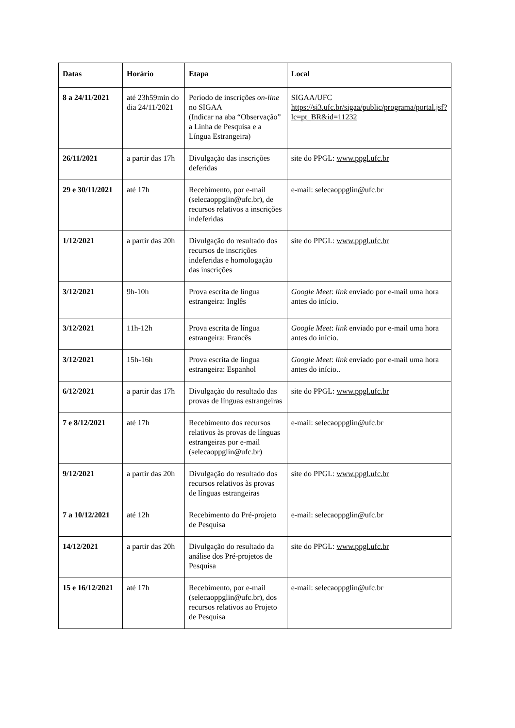| Datas | Horário | Etapa | Local |
| --- | --- | --- | --- |
| 8 a 24/11/2021 | até 23h59min do dia 24/11/2021 | Período de inscrições on-line no SIGAA (Indicar na aba “Observação” a Linha de Pesquisa e a Língua Estrangeira) | SIGAA/UFC https://si3.ufc.br/sigaa/public/programa/portal.jsf?lc=pt_BR&id=11232 |
| 26/11/2021 | a partir das 17h | Divulgação das inscrições deferidas | site do PPGL: www.ppgl.ufc.br |
| 29 e 30/11/2021 | até 17h | Recebimento, por e-mail (selecaoppglin@ufc.br), de recursos relativos a inscrições indeferidas | e-mail: selecaoppglin@ufc.br |
| 1/12/2021 | a partir das 20h | Divulgação do resultado dos recursos de inscrições indeferidas e homologação das inscrições | site do PPGL: www.ppgl.ufc.br |
| 3/12/2021 | 9h-10h | Prova escrita de língua estrangeira: Inglês | Google Meet : link enviado por e-mail uma hora antes do início. |
| 3/12/2021 | 11h-12h | Prova escrita de língua estrangeira: Francês | Google Meet : link enviado por e-mail uma hora antes do início. |
| 3/12/2021 | 15h-16h | Prova escrita de língua estrangeira: Espanhol | Google Meet : link enviado por e-mail uma hora antes do início.. |
| 6/12/2021 | a partir das 17h | Divulgação do resultado das provas de línguas estrangeiras | site do PPGL: www.ppgl.ufc.br |
| 7 e 8/12/2021 | até 17h | Recebimento dos recursos relativos às provas de línguas estrangeiras por e-mail (selecaoppglin@ufc.br) | e-mail: selecaoppglin@ufc.br |
| 9/12/2021 | a partir das 20h | Divulgação do resultado dos recursos relativos às provas de línguas estrangeiras | site do PPGL: www.ppgl.ufc.br |
| 7 a 10/12/2021 | até 12h | Recebimento do Pré-projeto de Pesquisa | e-mail: selecaoppglin@ufc.br |
| 14/12/2021 | a partir das 20h | Divulgação do resultado da análise dos Pré-projetos de Pesquisa | site do PPGL: www.ppgl.ufc.br |
| 15 e 16/12/2021 | até 17h | Recebimento, por e-mail (selecaoppglin@ufc.br), dos recursos relativos ao Projeto de Pesquisa | e-mail: selecaoppglin@ufc.br |